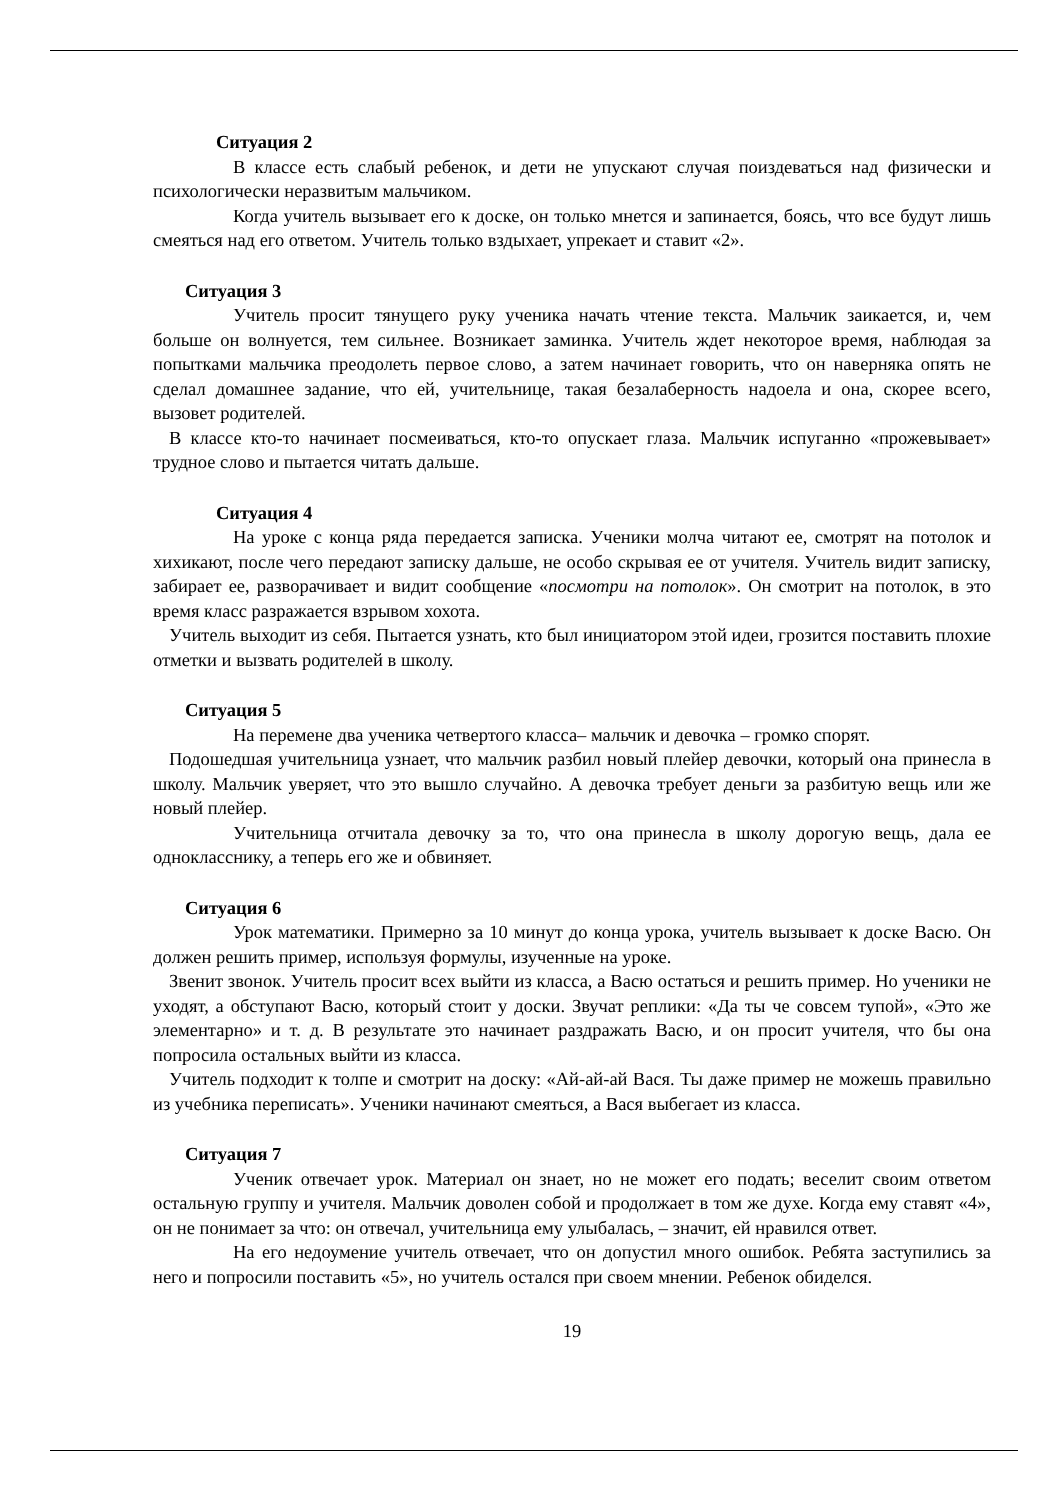Ситуация 2
В классе есть слабый ребенок, и дети не упускают случая поиздеваться над физически и психологически неразвитым мальчиком.
Когда учитель вызывает его к доске, он только мнется и запинается, боясь, что все будут лишь смеяться над его ответом. Учитель только вздыхает, упрекает и ставит «2».
Ситуация 3
Учитель просит тянущего руку ученика начать чтение текста. Мальчик заикается, и, чем больше он волнуется, тем сильнее. Возникает заминка. Учитель ждет некоторое время, наблюдая за попытками мальчика преодолеть первое слово, а затем начинает говорить, что он наверняка опять не сделал домашнее задание, что ей, учительнице, такая безалаберность надоела и она, скорее всего, вызовет родителей.
В классе кто-то начинает посмеиваться, кто-то опускает глаза. Мальчик испуганно «прожевывает» трудное слово и пытается читать дальше.
Ситуация 4
На уроке с конца ряда передается записка. Ученики молча читают ее, смотрят на потолок и хихикают, после чего передают записку дальше, не особо скрывая ее от учителя. Учитель видит записку, забирает ее, разворачивает и видит сообщение «посмотри на потолок». Он смотрит на потолок, в это время класс разражается взрывом хохота.
Учитель выходит из себя. Пытается узнать, кто был инициатором этой идеи, грозится поставить плохие отметки и вызвать родителей в школу.
Ситуация 5
На перемене два ученика четвертого класса– мальчик и девочка – громко спорят.
Подошедшая учительница узнает, что мальчик разбил новый плейер девочки, который она принесла в школу. Мальчик уверяет, что это вышло случайно. А девочка требует деньги за разбитую вещь или же новый плейер.
Учительница отчитала девочку за то, что она принесла в школу дорогую вещь, дала ее однокласснику, а теперь его же и обвиняет.
Ситуация 6
Урок математики. Примерно за 10 минут до конца урока, учитель вызывает к доске Васю. Он должен решить пример, используя формулы, изученные на уроке.
Звенит звонок. Учитель просит всех выйти из класса, а Васю остаться и решить пример. Но ученики не уходят, а обступают Васю, который стоит у доски. Звучат реплики: «Да ты че совсем тупой», «Это же элементарно» и т. д. В результате это начинает раздражать Васю, и он просит учителя, что бы она попросила остальных выйти из класса.
Учитель подходит к толпе и смотрит на доску: «Ай-ай-ай Вася. Ты даже пример не можешь правильно из учебника переписать». Ученики начинают смеяться, а Вася выбегает из класса.
Ситуация 7
Ученик отвечает урок. Материал он знает, но не может его подать; веселит своим ответом остальную группу и учителя. Мальчик доволен собой и продолжает в том же духе. Когда ему ставят «4», он не понимает за что: он отвечал, учительница ему улыбалась, – значит, ей нравился ответ.
На его недоумение учитель отвечает, что он допустил много ошибок. Ребята заступились за него и попросили поставить «5», но учитель остался при своем мнении. Ребенок обиделся.
19